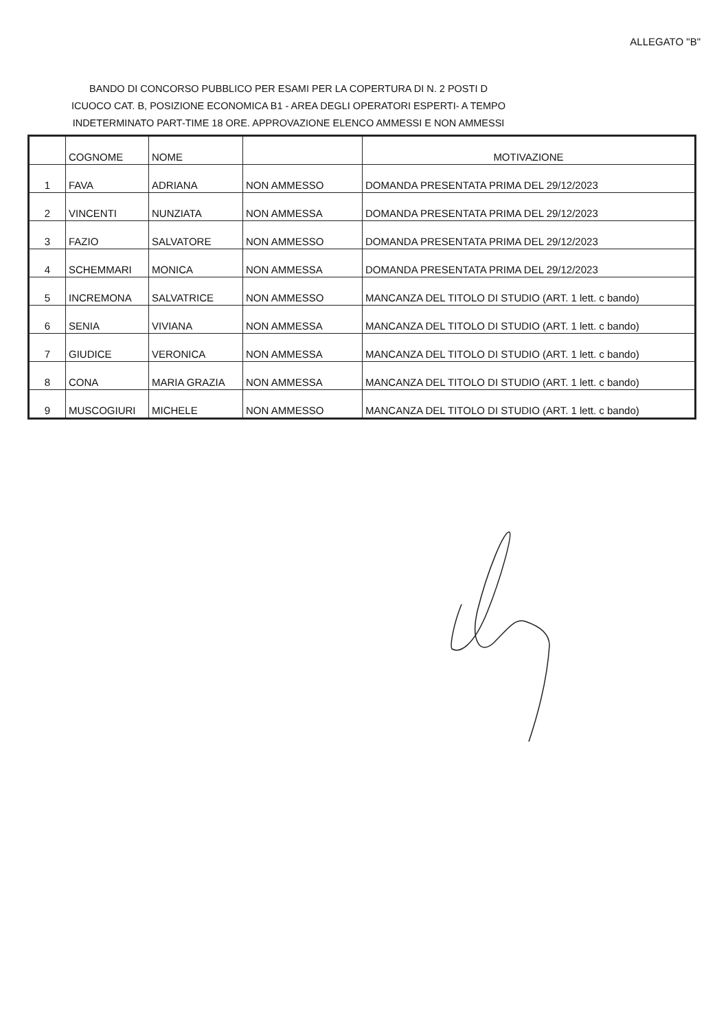ALLEGATO "B"
BANDO DI CONCORSO PUBBLICO PER ESAMI PER LA COPERTURA DI N. 2 POSTI D ICUOCO CAT. B, POSIZIONE ECONOMICA B1 - AREA DEGLI OPERATORI ESPERTI- A TEMPO INDETERMINATO PART-TIME 18 ORE. APPROVAZIONE ELENCO AMMESSI E NON AMMESSI
| | COGNOME | NOME | | MOTIVAZIONE |
| --- | --- | --- | --- | --- |
| 1 | FAVA | ADRIANA | NON AMMESSO | DOMANDA PRESENTATA PRIMA DEL 29/12/2023 |
| 2 | VINCENTI | NUNZIATA | NON AMMESSA | DOMANDA PRESENTATA PRIMA DEL 29/12/2023 |
| 3 | FAZIO | SALVATORE | NON AMMESSO | DOMANDA PRESENTATA PRIMA DEL 29/12/2023 |
| 4 | SCHEMMARI | MONICA | NON AMMESSA | DOMANDA PRESENTATA PRIMA DEL 29/12/2023 |
| 5 | INCREMONA | SALVATRICE | NON AMMESSO | MANCANZA DEL TITOLO DI STUDIO (ART. 1 lett. c bando) |
| 6 | SENIA | VIVIANA | NON AMMESSA | MANCANZA DEL TITOLO DI STUDIO (ART. 1 lett. c bando) |
| 7 | GIUDICE | VERONICA | NON AMMESSA | MANCANZA DEL TITOLO DI STUDIO (ART. 1 lett. c bando) |
| 8 | CONA | MARIA GRAZIA | NON AMMESSA | MANCANZA DEL TITOLO DI STUDIO (ART. 1 lett. c bando) |
| 9 | MUSCOGIURI | MICHELE | NON AMMESSO | MANCANZA DEL TITOLO DI STUDIO (ART. 1 lett. c bando) |